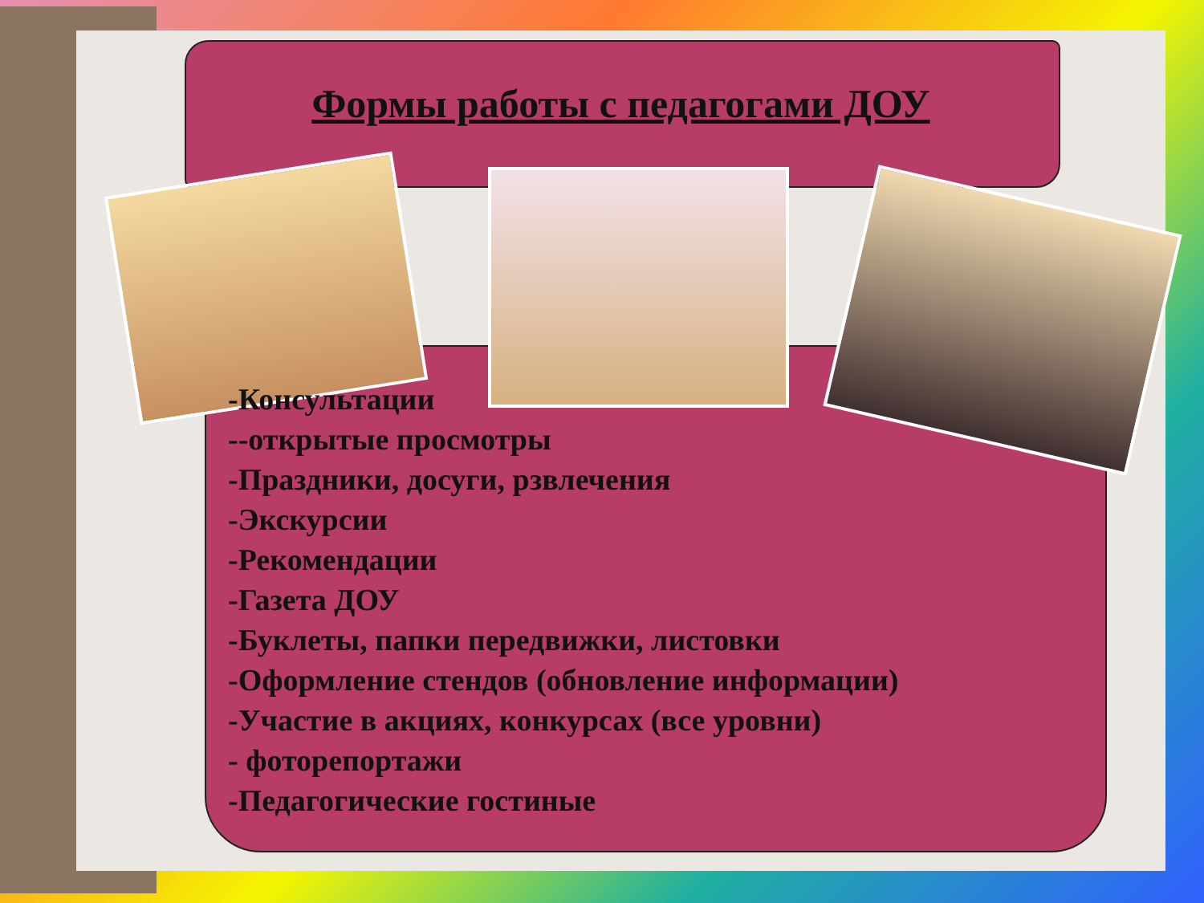Формы работы с педагогами ДОУ
-Консультации
--открытые просмотры
-Праздники, досуги, рзвлечения
-Экскурсии
-Рекомендации
-Газета ДОУ
-Буклеты, папки передвижки, листовки
-Оформление стендов (обновление информации)
-Участие в акциях, конкурсах (все уровни)
- фоторепортажи
-Педагогические гостиные